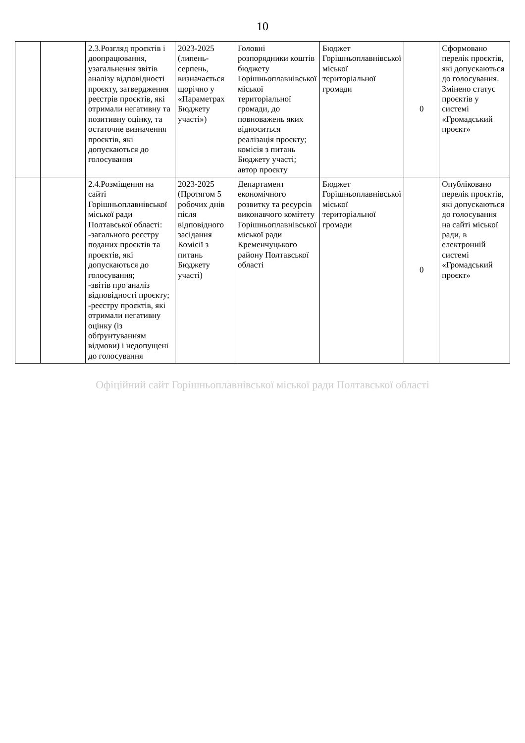10
| | | 2.3.Розгляд проєктів і доопрацювання, узагальнення звітів аналізу відповідності проєкту, затвердження реєстрів проєктів, які отримали негативну та позитивну оцінку, та остаточне визначення проєктів, які допускаються до голосування | 2023-2025 (липень-серпень, визначається щорічно у «Параметрах Бюджету участі») | Головні розпорядники коштів бюджету Горішньоплавнівської міської територіальної громади, до повноважень яких відноситься реалізація проєкту; комісія з питань Бюджету участі; автор проєкту | Бюджет Горішньоплавнівської міської територіальної громади | 0 | Сформовано перелік проєктів, які допускаються до голосування. Змінено статус проєктів у системі «Громадський проєкт» |
| | | 2.4.Розміщення на сайті Горішньоплавнівської міської ради Полтавської області: -загального реєстру поданих проєктів та проєктів, які допускаються до голосування; -звітів про аналіз відповідності проєкту; -реєстру проєктів, які отримали негативну оцінку (із обґрунтуванням відмови) і недопущені до голосування | 2023-2025 (Протягом 5 робочих днів після відповідного засідання Комісії з питань Бюджету участі) | Департамент економічного розвитку та ресурсів виконавчого комітету Горішньоплавнівської міської ради Кременчуцького району Полтавської області | Бюджет Горішньоплавнівської міської територіальної громади | 0 | Опубліковано перелік проєктів, які допускаються до голосування на сайті міської ради, в електронній системі «Громадський проєкт» |
Офіційний сайт Горішньоплавнівської міської ради Полтавської області